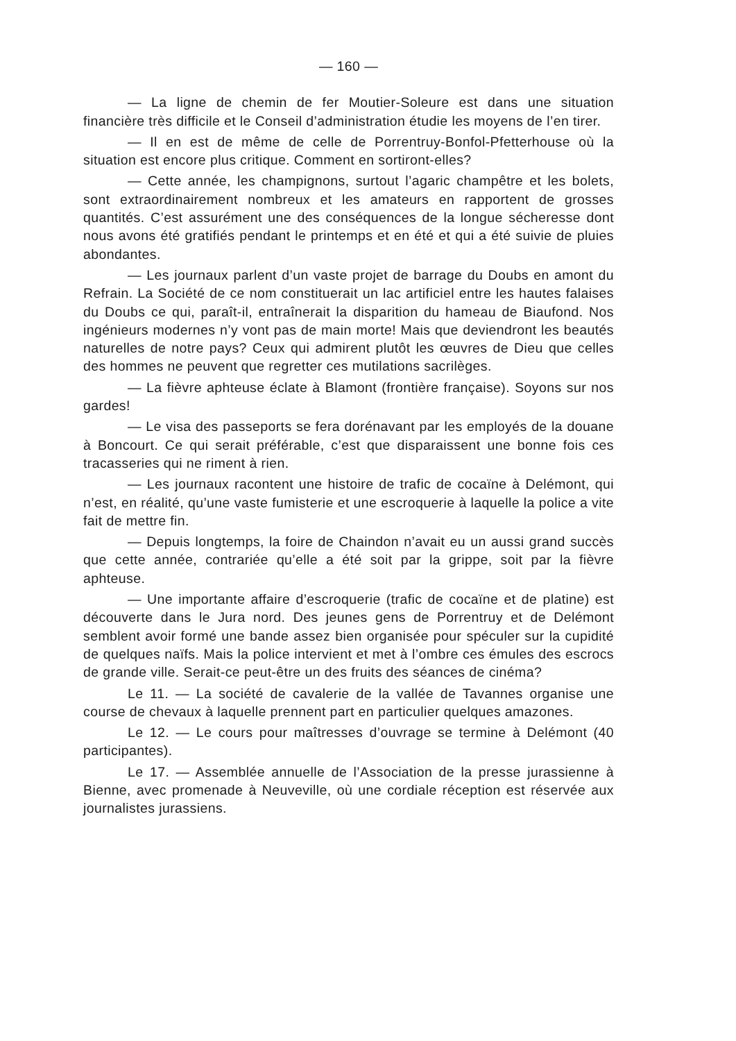— 160 —
— La ligne de chemin de fer Moutier-Soleure est dans une situation financière très difficile et le Conseil d’administration étudie les moyens de l’en tirer.
— Il en est de même de celle de Porrentruy-Bonfol-Pfetterhouse où la situation est encore plus critique. Comment en sortiront-elles?
— Cette année, les champignons, surtout l’agaric champêtre et les bolets, sont extraordinairement nombreux et les amateurs en rapportent de grosses quantités. C’est assurément une des conséquences de la longue sécheresse dont nous avons été gratifiés pendant le printemps et en été et qui a été suivie de pluies abondantes.
— Les journaux parlent d’un vaste projet de barrage du Doubs en amont du Refrain. La Société de ce nom constituerait un lac artificiel entre les hautes falaises du Doubs ce qui, paraît-il, entraînerait la disparition du hameau de Biaufond. Nos ingénieurs modernes n’y vont pas de main morte! Mais que deviendront les beautés naturelles de notre pays? Ceux qui admirent plutôt les œuvres de Dieu que celles des hommes ne peuvent que regretter ces mutilations sacrilèges.
— La fièvre aphteuse éclate à Blamont (frontière française). Soyons sur nos gardes!
— Le visa des passeports se fera dorénavant par les employés de la douane à Boncourt. Ce qui serait préférable, c’est que disparaissent une bonne fois ces tracasseries qui ne riment à rien.
— Les journaux racontent une histoire de trafic de cocaïne à Delémont, qui n’est, en réalité, qu’une vaste fumisterie et une escroquerie à laquelle la police a vite fait de mettre fin.
— Depuis longtemps, la foire de Chaindon n’avait eu un aussi grand succès que cette année, contrariée qu’elle a été soit par la grippe, soit par la fièvre aphteuse.
— Une importante affaire d’escroquerie (trafic de cocaïne et de platine) est découverte dans le Jura nord. Des jeunes gens de Porrentruy et de Delémont semblent avoir formé une bande assez bien organisée pour spéculer sur la cupidité de quelques naïfs. Mais la police intervient et met à l’ombre ces émules des escrocs de grande ville. Serait-ce peut-être un des fruits des séances de cinéma?
Le 11. — La société de cavalerie de la vallée de Tavannes organise une course de chevaux à laquelle prennent part en particulier quelques amazones.
Le 12. — Le cours pour maîtresses d’ouvrage se termine à Delémont (40 participantes).
Le 17. — Assemblée annuelle de l’Association de la presse jurassienne à Bienne, avec promenade à Neuveville, où une cordiale réception est réservée aux journalistes jurassiens.